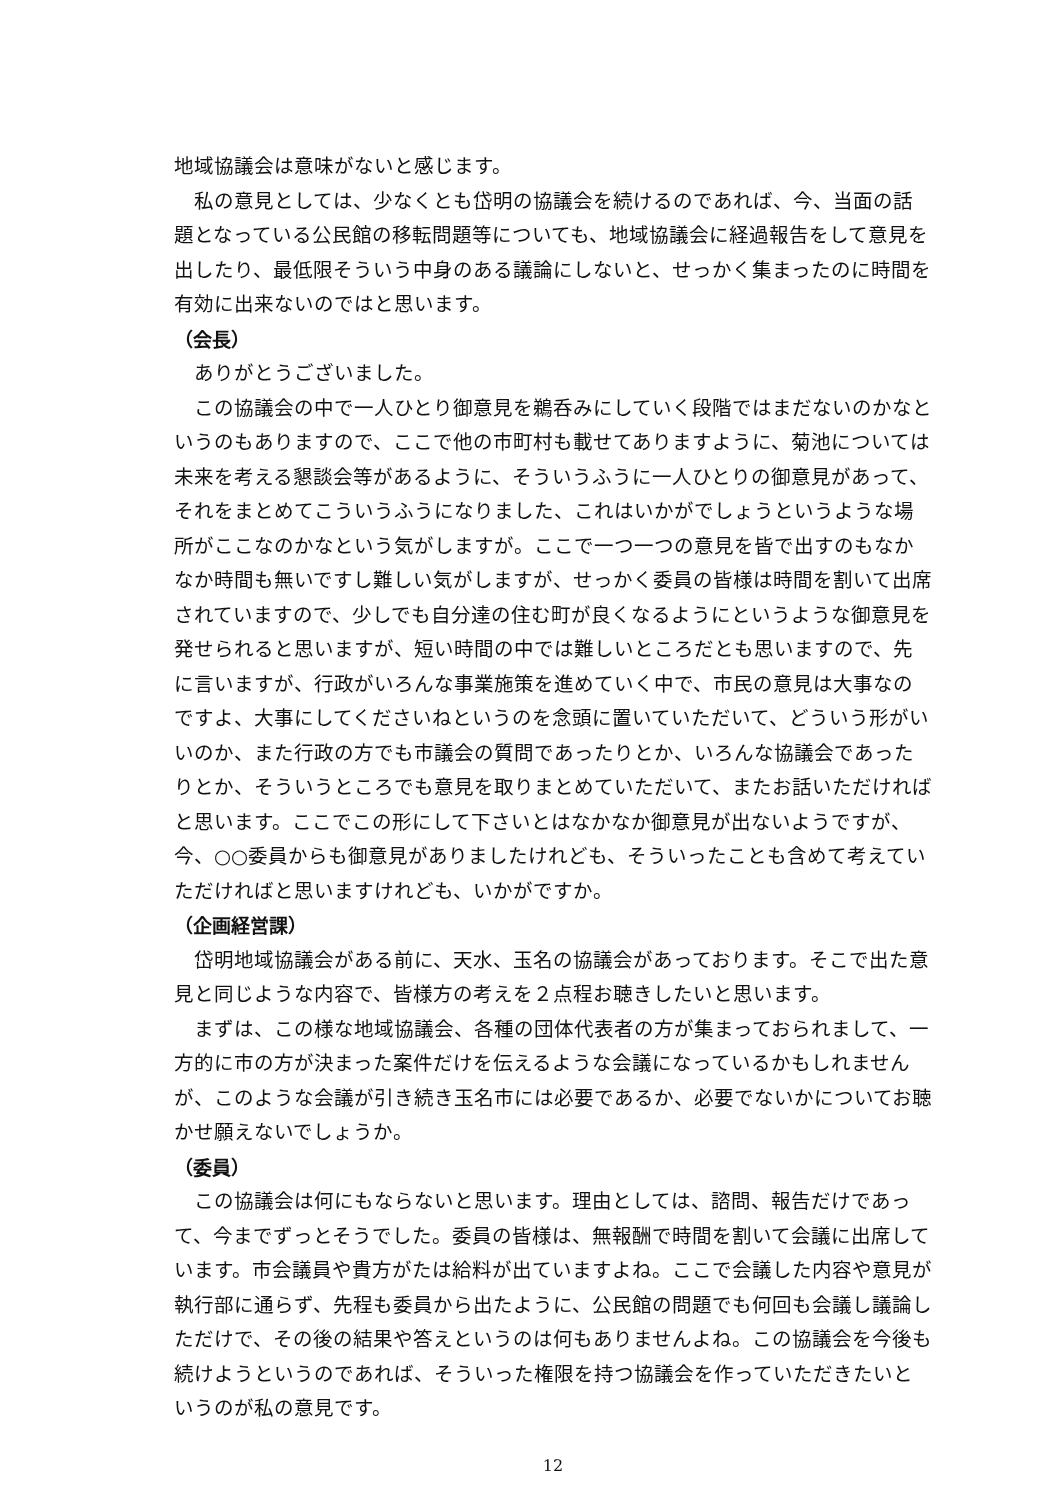地域協議会は意味がないと感じます。
私の意見としては、少なくとも岱明の協議会を続けるのであれば、今、当面の話題となっている公民館の移転問題等についても、地域協議会に経過報告をして意見を出したり、最低限そういう中身のある議論にしないと、せっかく集まったのに時間を有効に出来ないのではと思います。
（会長）
ありがとうございました。
この協議会の中で一人ひとり御意見を鵜呑みにしていく段階ではまだないのかなというのもありますので、ここで他の市町村も載せてありますように、菊池については未来を考える懇談会等があるように、そういうふうに一人ひとりの御意見があって、それをまとめてこういうふうになりました、これはいかがでしょうというような場所がここなのかなという気がしますが。ここで一つ一つの意見を皆で出すのもなかなか時間も無いですし難しい気がしますが、せっかく委員の皆様は時間を割いて出席されていますので、少しでも自分達の住む町が良くなるようにというような御意見を発せられると思いますが、短い時間の中では難しいところだとも思いますので、先に言いますが、行政がいろんな事業施策を進めていく中で、市民の意見は大事なのですよ、大事にしてくださいねというのを念頭に置いていただいて、どういう形がいいのか、また行政の方でも市議会の質問であったりとか、いろんな協議会であったりとか、そういうところでも意見を取りまとめていただいて、またお話いただければと思います。ここでこの形にして下さいとはなかなか御意見が出ないようですが、今、○○委員からも御意見がありましたけれども、そういったことも含めて考えていただければと思いますけれども、いかがですか。
（企画経営課）
岱明地域協議会がある前に、天水、玉名の協議会があっております。そこで出た意見と同じような内容で、皆様方の考えを２点程お聴きしたいと思います。
まずは、この様な地域協議会、各種の団体代表者の方が集まっておられまして、一方的に市の方が決まった案件だけを伝えるような会議になっているかもしれませんが、このような会議が引き続き玉名市には必要であるか、必要でないかについてお聴かせ願えないでしょうか。
（委員）
この協議会は何にもならないと思います。理由としては、諮問、報告だけであって、今までずっとそうでした。委員の皆様は、無報酬で時間を割いて会議に出席しています。市会議員や貴方がたは給料が出ていますよね。ここで会議した内容や意見が執行部に通らず、先程も委員から出たように、公民館の問題でも何回も会議し議論しただけで、その後の結果や答えというのは何もありませんよね。この協議会を今後も続けようというのであれば、そういった権限を持つ協議会を作っていただきたいというのが私の意見です。
12